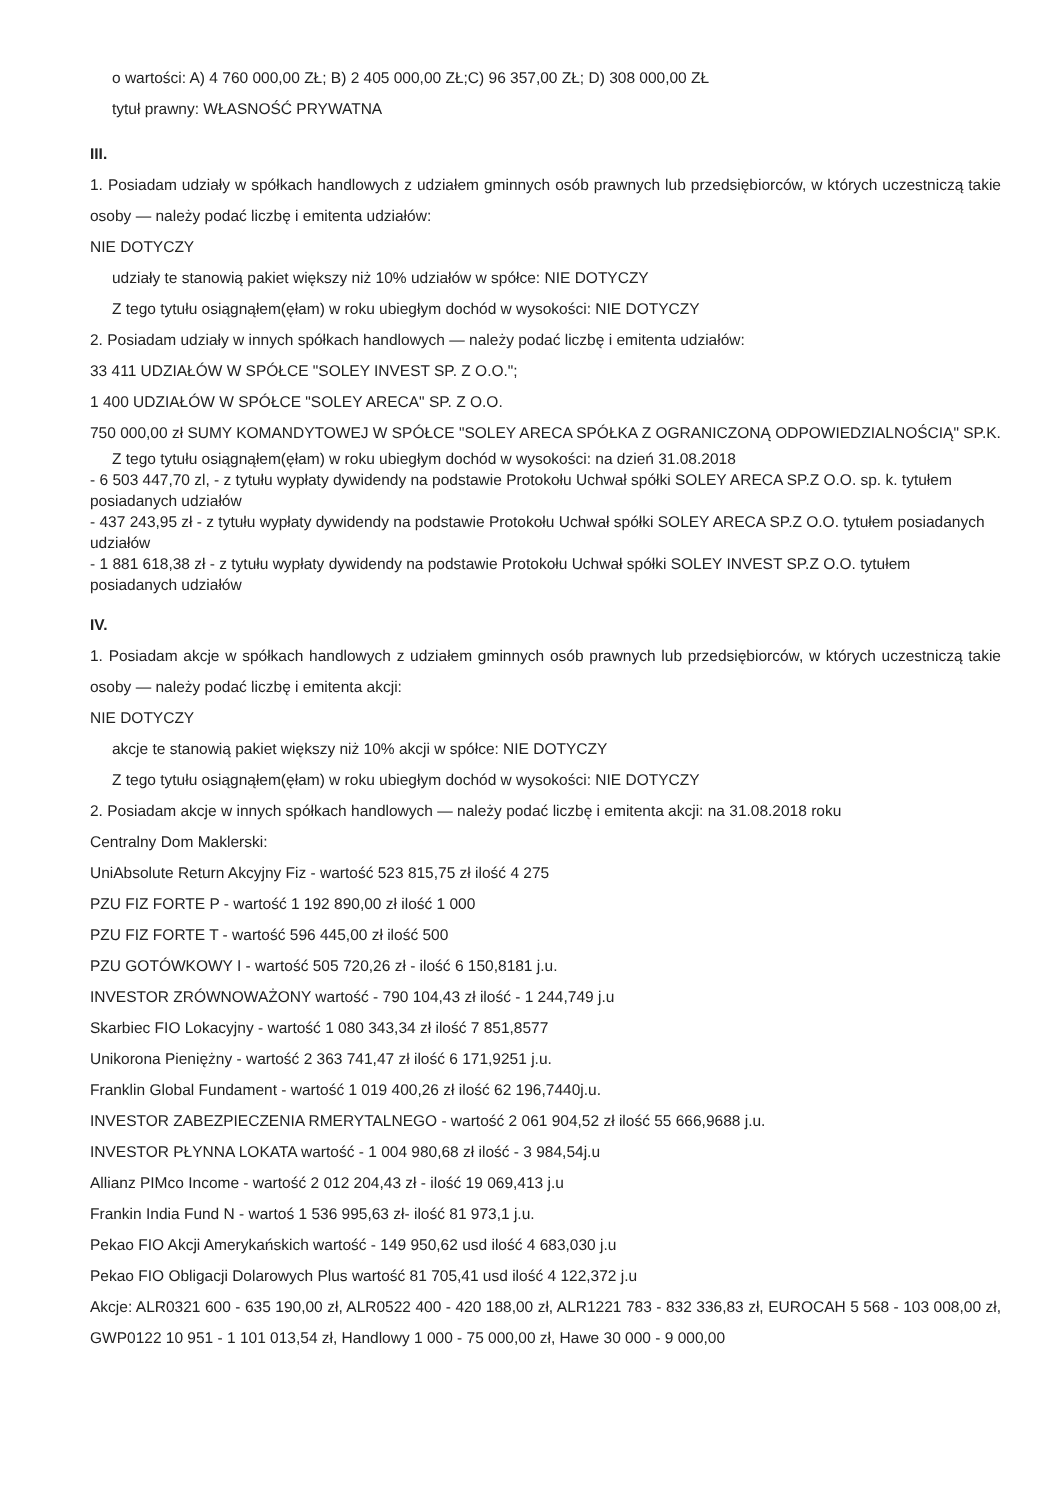o wartości: A) 4 760 000,00 ZŁ; B) 2 405 000,00 ZŁ;C) 96 357,00 ZŁ; D) 308 000,00 ZŁ
tytuł prawny: WŁASNOŚĆ PRYWATNA
III.
1. Posiadam udziały w spółkach handlowych z udziałem gminnych osób prawnych lub przedsiębiorców, w których uczestniczą takie osoby — należy podać liczbę i emitenta udziałów:
NIE DOTYCZY
udziały te stanowią pakiet większy niż 10% udziałów w spółce: NIE DOTYCZY
Z tego tytułu osiągnąłem(ęłam) w roku ubiegłym dochód w wysokości: NIE DOTYCZY
2. Posiadam udziały w innych spółkach handlowych — należy podać liczbę i emitenta udziałów:
33 411 UDZIAŁÓW W SPÓŁCE "SOLEY INVEST SP. Z O.O.";
1 400 UDZIAŁÓW W SPÓŁCE "SOLEY ARECA" SP. Z O.O.
750 000,00 zł SUMY KOMANDYTOWEJ W SPÓŁCE "SOLEY ARECA SPÓŁKA Z OGRANICZONĄ ODPOWIEDZIALNOŚCIĄ" SP.K.
Z tego tytułu osiągnąłem(ęłam) w roku ubiegłym dochód w wysokości: na dzień 31.08.2018
- 6 503 447,70 zl, - z tytułu wypłaty dywidendy na podstawie Protokołu Uchwał spółki SOLEY ARECA SP.Z O.O. sp. k. tytułem posiadanych udziałów
- 437 243,95 zł - z tytułu wypłaty dywidendy na podstawie Protokołu Uchwał spółki SOLEY ARECA SP.Z O.O. tytułem posiadanych udziałów
- 1 881 618,38 zł - z tytułu wypłaty dywidendy na podstawie Protokołu Uchwał spółki SOLEY INVEST SP.Z O.O. tytułem posiadanych udziałów
IV.
1. Posiadam akcje w spółkach handlowych z udziałem gminnych osób prawnych lub przedsiębiorców, w których uczestniczą takie osoby — należy podać liczbę i emitenta akcji:
NIE DOTYCZY
akcje te stanowią pakiet większy niż 10% akcji w spółce: NIE DOTYCZY
Z tego tytułu osiągnąłem(ęłam) w roku ubiegłym dochód w wysokości: NIE DOTYCZY
2. Posiadam akcje w innych spółkach handlowych — należy podać liczbę i emitenta akcji: na 31.08.2018 roku
Centralny Dom Maklerski:
UniAbsolute Return Akcyjny Fiz - wartość 523 815,75 zł ilość 4 275
PZU FIZ FORTE P - wartość 1 192 890,00 zł ilość 1 000
PZU FIZ FORTE T - wartość 596 445,00 zł ilość 500
PZU GOTÓWKOWY I - wartość 505 720,26 zł - ilość 6 150,8181 j.u.
INVESTOR ZRÓWNOWAŻONY wartość - 790 104,43 zł ilość - 1 244,749 j.u
Skarbiec FIO Lokacyjny - wartość 1 080 343,34 zł ilość 7 851,8577
Unikorona Pieniężny - wartość 2 363 741,47 zł ilość 6 171,9251 j.u.
Franklin Global Fundament - wartość 1 019 400,26 zł ilość 62 196,7440j.u.
INVESTOR ZABEZPIECZENIA RMERYTALNEGO - wartość 2 061 904,52 zł ilość 55 666,9688 j.u.
INVESTOR PŁYNNA LOKATA wartość - 1 004 980,68 zł ilość - 3 984,54j.u
Allianz PIMco Income - wartość 2 012 204,43 zł - ilość 19 069,413 j.u
Frankin India Fund N - wartoś 1 536 995,63 zł- ilość 81 973,1 j.u.
Pekao FIO Akcji Amerykańskich wartość - 149 950,62 usd ilość 4 683,030 j.u
Pekao FIO Obligacji Dolarowych Plus wartość 81 705,41 usd ilość 4 122,372 j.u
Akcje: ALR0321 600 - 635 190,00 zł, ALR0522 400 - 420 188,00 zł, ALR1221 783 - 832 336,83 zł, EUROCAH 5 568 - 103 008,00 zł, GWP0122 10 951 - 1 101 013,54 zł, Handlowy 1 000 - 75 000,00 zł, Hawe 30 000 - 9 000,00